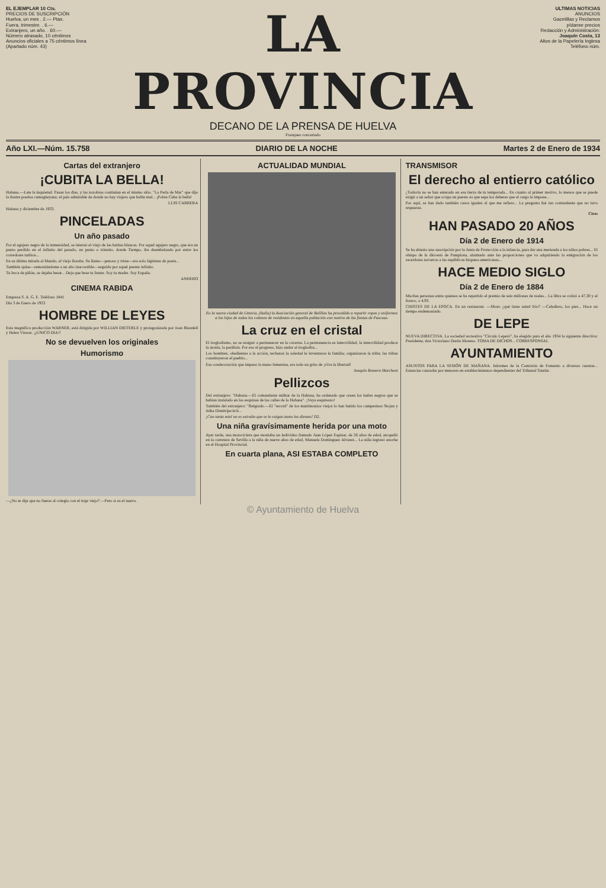EL EJEMPLAR 10 Cts.
PRECIOS DE SUSCRIPCIÓN
Huelva, un mes . 2.— Ptas.
Fuera, trimestre. . 6.—
Extranjero, un año. . 60.—
Número atrasado, 10 céntimos
Anuncios oficiales a 75 céntimos línea
(Apartado núm. 43)
LA PROVINCIA
DECANO DE LA PRENSA DE HUELVA
Franqueo concertado
ULTIMAS NOTICIAS
ANUNCIOS
Gacetillas y Reclamos
pídanse precios
Redacción y Administración:
Joaquín Costa, 13
Altos de la Papelería Inglesa
Teléfono núm.
Año LXI.—Núm. 15.758 DIARIO DE LA NOCHE Martes 2 de Enero de 1934
Cartas del extranjero
¡CUBITA LA BELLA!
Habana.—Late la inquietud. Pasan los días, y las zozobras continúan en el mismo sitio. "La Perla de Mar" que dijo la ilustre poetisa camagüeyana; el país admirable de donde no hay viajero que hable mal... ¡Pobre Cuba la bella!
LUIS CABRERA
Habana y diciembre de 1933.
PINCELADAS
Un año pasado
Por el agujero negro de la inmensidad, se internó el viejo de las barbas blancas. Por aquel agujero negro, que era un punto perdido en el infinito del pasado, un punto o tránsito, donde Tiempo, iba deambulando por entre los corredores turbios...
En su última mirada al Mundo, el viejo lloraba. Su llanto—penoso y triste—era solo lágrimas de poeta...
También quise—remontándome a un alto inaccesible—seguirle por aquel puente infinito.
Tu boca de piñón, se dejaba besar... Deja que bese tu frente. Soy tu madre. Soy España.
ANHERO
CINEMA RABIDA
Empresa S. A. G. E. Teléfono 1841
Día 3 de Enero de 1933
HOMBRE DE LEYES
Esta magnífica producción WARNER, está dirigida por WILLIAN DIETERLE y protagonizada por Joan Blondell y Helen Vinson. ¡¡UNICO DIA!!
No se devuelven los originales
Humorismo
—¿No te dije que no fueras al colegio con el traje viejo? —Pero si es el nuevo.
ACTUALIDAD MUNDIAL
En la nueva ciudad de Littoria, (Italia) la Asociación general de Balillas ha procedido a repartir ropas y uniformes a los hijos de todos los colonos de residentes en aquella población con motivo de las fiestas de Pascuas.
La cruz en el cristal
El troglodismo, no se resignó a permanecer en la caverna. La permanencia es inmovilidad, la inmovilidad produce la atonía, la parálisis. Por eso el progreso, hizo andar al troglodita...
Los hombres, obedientes a la acción, techaron la soledad le inventaron la familia; organizaron la tribu; las tribus constituyeron el pueblo...
Esa condecoración que impuso la mano femenina, era todo un grito de ¡viva la libertad!
Joaquín Romero Marchent
Pellizcos
Del extranjero: "Habana.—El comandante militar de la Habana, ha ordenado que cesen los bailes negros que se habían instalado en las esquinas de las calles de la Habana". ¡Vaya esquinazo!
También del extranjero: "Belgrado.—El "record" de los matrimonios viejos lo han batido los campesinos Stojan y Jelka Dimitrijecitch...
¡Con tanta miel no es extraño que se le caigan tanto los dientes! D2.
Una niña gravísimamente herida por una moto
Ayer tarde, una motocicleta que montaba un individuo llamado Juan López Espinar, de 26 años de edad, atropelló en la carretera de Sevilla a la niña de nueve años de edad, Manuela Domínguez Alvarez... La niña ingresó anoche en el Hospital Provincial.
En cuarta plana, ASI ESTABA COMPLETO
TRANSMISOR
El derecho al entierro católico
¿Todavía no se han enterado en esa tierra de tu temporada... En cuanto al primer motivo, lo menos que se puede exigir a un señor que ocupa un puesto es que sepa los deberes que el cargo le impone...
Por aquí, se han dado también casos iguales al que me refiero... La pregunta fué tan contundente que no tuvo respuesta.
Cires
HAN PASADO 20 AÑOS
Día 2 de Enero de 1914
Se ha abierto una suscripción por la Junta de Protección a la infancia, para dar una merienda a los niños pobres... El obispo de la diócesis de Pamplona, alarmado ante las proporciones que va adquiriendo la emigración de los sacerdotes navarros a las repúblicas hispano-americanas...
HACE MEDIO SIGLO
Día 2 de Enero de 1884
Muchas personas entre quienes se ha repartido el premio de seis millones de reales... La libra se cotizó a 47,30 y el franco, a 4,93.
CHISTES DE LA EPOCA. En un restaurant. —Mozo ¿qué tiene usted frío? —Caballero, los pies... Hace un tiempo endemoniado.
DE LEPE
NUEVA DIRECTIVA. La sociedad recreativa "Círculo Leperó", ha elegido para el año 1934 la siguiente directiva: Presidente, don Victoriano Durán Moreno. TOMA DE DICHOS... CORRESPONSAL
AYUNTAMIENTO
ASUNTOS PARA LA SESIÓN DE MAÑANA. Informes de la Comisión de Fomento a diversas cuentas... Estancias causadas por menores en establecimientos dependientes del Tribunal Tutelar.
© Ayuntamiento de Huelva